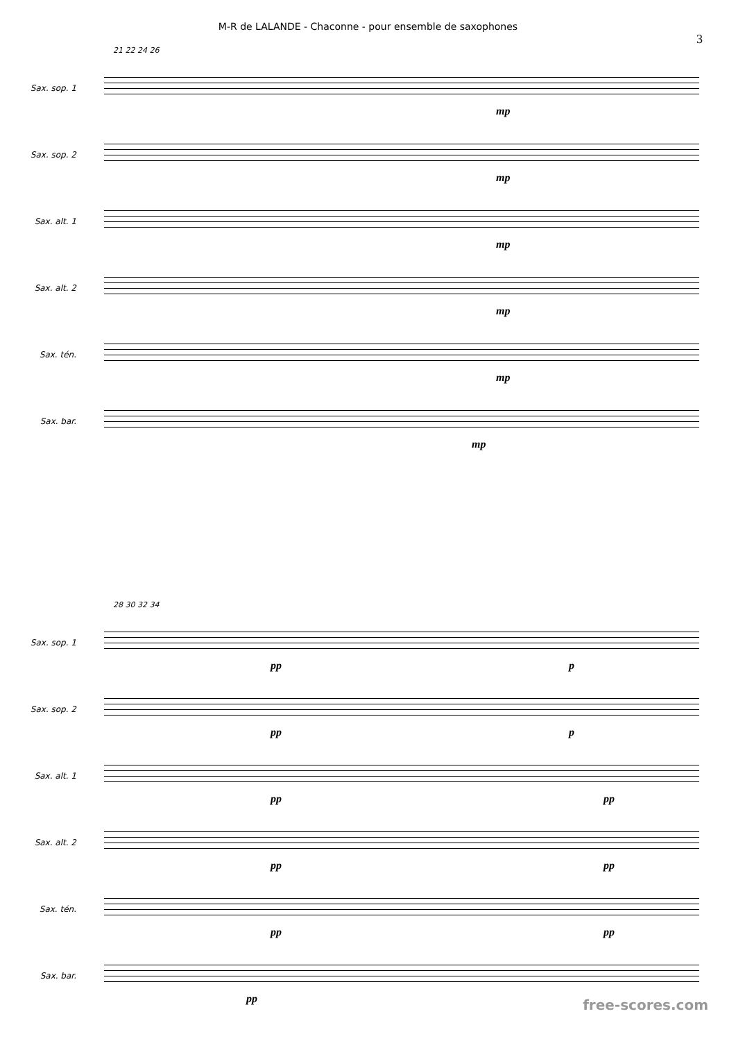M-R de LALANDE - Chaconne - pour ensemble de saxophones
3
21 22 24 26
Sax. sop. 1
mp
Sax. sop. 2
mp
Sax. alt. 1
mp
Sax. alt. 2
mp
Sax. tén.
mp
Sax. bar.
mp
28 30 32 34
Sax. sop. 1
pp p
Sax. sop. 2
pp p
Sax. alt. 1
pp pp
Sax. alt. 2
pp pp
Sax. tén.
pp pp
Sax. bar.
pp
free-scores.com